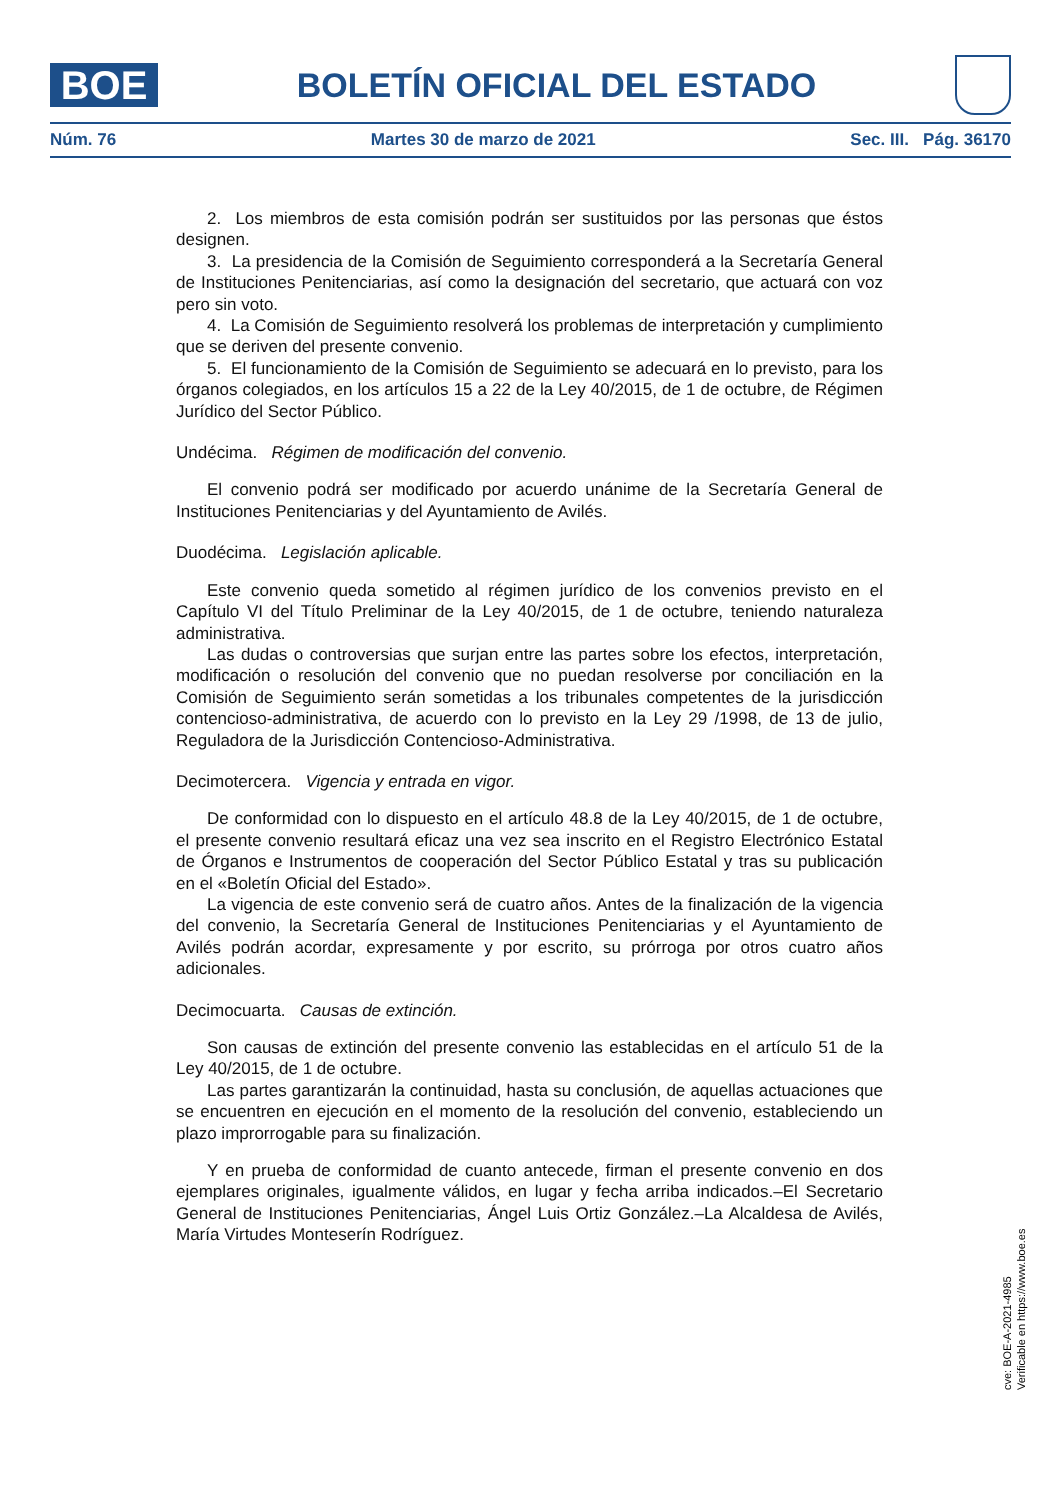BOE
BOLETÍN OFICIAL DEL ESTADO
Núm. 76 Martes 30 de marzo de 2021 Sec. III. Pág. 36170
2. Los miembros de esta comisión podrán ser sustituidos por las personas que éstos designen.
3. La presidencia de la Comisión de Seguimiento corresponderá a la Secretaría General de Instituciones Penitenciarias, así como la designación del secretario, que actuará con voz pero sin voto.
4. La Comisión de Seguimiento resolverá los problemas de interpretación y cumplimiento que se deriven del presente convenio.
5. El funcionamiento de la Comisión de Seguimiento se adecuará en lo previsto, para los órganos colegiados, en los artículos 15 a 22 de la Ley 40/2015, de 1 de octubre, de Régimen Jurídico del Sector Público.
Undécima. Régimen de modificación del convenio.
El convenio podrá ser modificado por acuerdo unánime de la Secretaría General de Instituciones Penitenciarias y del Ayuntamiento de Avilés.
Duodécima. Legislación aplicable.
Este convenio queda sometido al régimen jurídico de los convenios previsto en el Capítulo VI del Título Preliminar de la Ley 40/2015, de 1 de octubre, teniendo naturaleza administrativa.
Las dudas o controversias que surjan entre las partes sobre los efectos, interpretación, modificación o resolución del convenio que no puedan resolverse por conciliación en la Comisión de Seguimiento serán sometidas a los tribunales competentes de la jurisdicción contencioso-administrativa, de acuerdo con lo previsto en la Ley 29 /1998, de 13 de julio, Reguladora de la Jurisdicción Contencioso-Administrativa.
Decimotercera. Vigencia y entrada en vigor.
De conformidad con lo dispuesto en el artículo 48.8 de la Ley 40/2015, de 1 de octubre, el presente convenio resultará eficaz una vez sea inscrito en el Registro Electrónico Estatal de Órganos e Instrumentos de cooperación del Sector Público Estatal y tras su publicación en el «Boletín Oficial del Estado».
La vigencia de este convenio será de cuatro años. Antes de la finalización de la vigencia del convenio, la Secretaría General de Instituciones Penitenciarias y el Ayuntamiento de Avilés podrán acordar, expresamente y por escrito, su prórroga por otros cuatro años adicionales.
Decimocuarta. Causas de extinción.
Son causas de extinción del presente convenio las establecidas en el artículo 51 de la Ley 40/2015, de 1 de octubre.
Las partes garantizarán la continuidad, hasta su conclusión, de aquellas actuaciones que se encuentren en ejecución en el momento de la resolución del convenio, estableciendo un plazo improrrogable para su finalización.
Y en prueba de conformidad de cuanto antecede, firman el presente convenio en dos ejemplares originales, igualmente válidos, en lugar y fecha arriba indicados.–El Secretario General de Instituciones Penitenciarias, Ángel Luis Ortiz González.–La Alcaldesa de Avilés, María Virtudes Monteserín Rodríguez.
cve: BOE-A-2021-4985
Verificable en https://www.boe.es